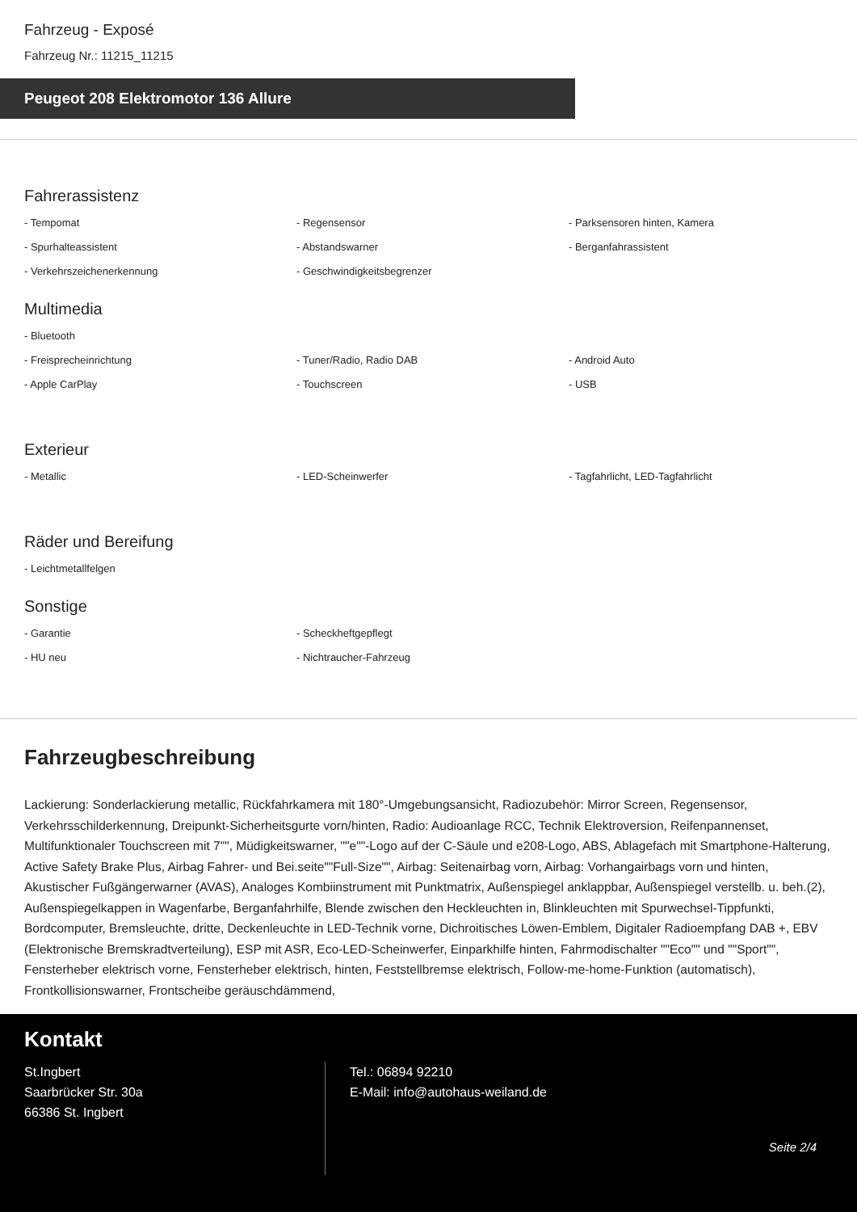Fahrzeug - Exposé
Fahrzeug Nr.: 11215_11215
Peugeot 208 Elektromotor 136 Allure
Fahrerassistenz
- Tempomat
- Regensensor
- Parksensoren hinten, Kamera
- Spurhalteassistent
- Abstandswarner
- Berganfahrassistent
- Verkehrszeichenerkennung
- Geschwindigkeitsbegrenzer
Multimedia
- Bluetooth
- Freisprecheinrichtung
- Tuner/Radio, Radio DAB
- Android Auto
- Apple CarPlay
- Touchscreen
- USB
Exterieur
- Metallic
- LED-Scheinwerfer
- Tagfahrlicht, LED-Tagfahrlicht
Räder und Bereifung
- Leichtmetallfelgen
Sonstige
- Garantie
- Scheckheftgepflegt
- HU neu
- Nichtraucher-Fahrzeug
Fahrzeugbeschreibung
Lackierung: Sonderlackierung metallic, Rückfahrkamera mit 180°-Umgebungsansicht, Radiozubehör: Mirror Screen, Regensensor, Verkehrsschilderkennung, Dreipunkt-Sicherheitsgurte vorn/hinten, Radio: Audioanlage RCC, Technik Elektroversion, Reifenpannenset, Multifunktionaler Touchscreen mit 7"", Müdigkeitswarner, ""e""-Logo auf der C-Säule und e208-Logo, ABS, Ablagefach mit Smartphone-Halterung, Active Safety Brake Plus, Airbag Fahrer- und Bei.seite""Full-Size"", Airbag: Seitenairbag vorn, Airbag: Vorhangairbags vorn und hinten, Akustischer Fußgängerwarner (AVAS), Analoges Kombiinstrument mit Punktmatrix, Außenspiegel anklappbar, Außenspiegel verstellb. u. beh.(2), Außenspiegelkappen in Wagenfarbe, Berganfahrhilfe, Blende zwischen den Heckleuchten in, Blinkleuchten mit Spurwechsel-Tippfunkti, Bordcomputer, Bremsleuchte, dritte, Deckenleuchte in LED-Technik vorne, Dichroitisches Löwen-Emblem, Digitaler Radioempfang DAB +, EBV (Elektronische Bremskradtverteilung), ESP mit ASR, Eco-LED-Scheinwerfer, Einparkhilfe hinten, Fahrmodischalter ""Eco"" und ""Sport"", Fensterheber elektrisch vorne, Fensterheber elektrisch, hinten, Feststellbremse elektrisch, Follow-me-home-Funktion (automatisch), Frontkollisionswarner, Frontscheibe geräuschdämmend,
Kontakt
St.Ingbert
Saarbrücker Str. 30a
66386 St. Ingbert
Tel.: 06894 92210
E-Mail: info@autohaus-weiland.de
Seite 2/4